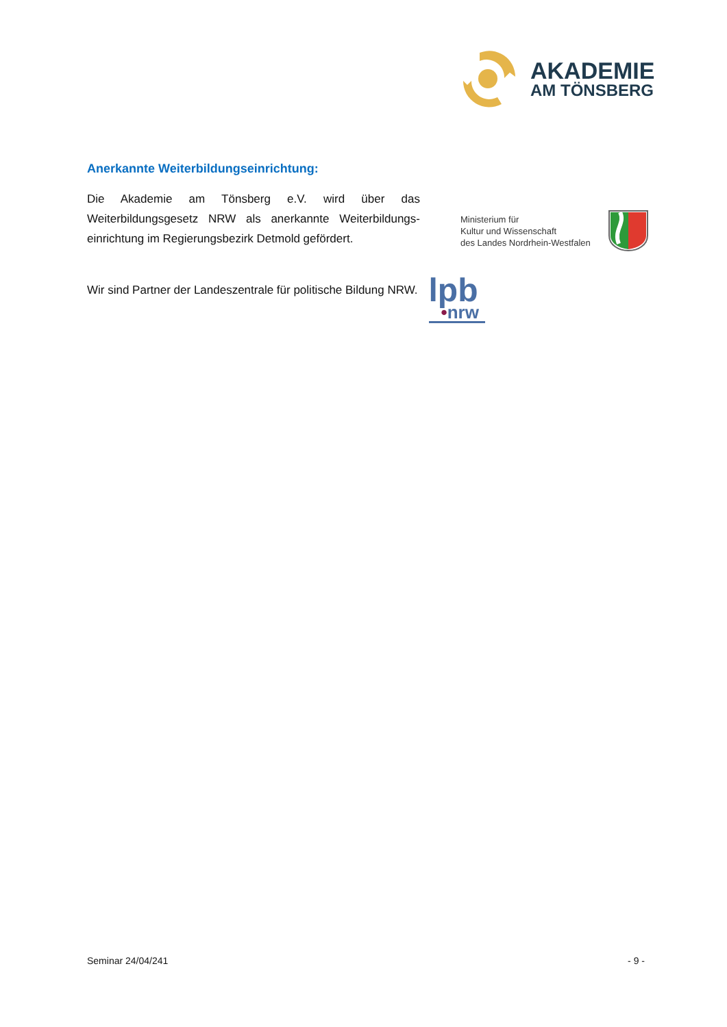AKADEMIE
AM TÖNSBERG
Anerkannte Weiterbildungseinrichtung:
Die Akademie am Tönsberg e.V. wird über das Weiterbildungsgesetz NRW als anerkannte Weiterbildungs-einrichtung im Regierungsbezirk Detmold gefördert.
Ministerium für
Kultur und Wissenschaft
des Landes Nordrhein-Westfalen
Wir sind Partner der Landeszentrale für politische Bildung NRW.
lpb
•nrw
Seminar 24/04/241 - 9 -